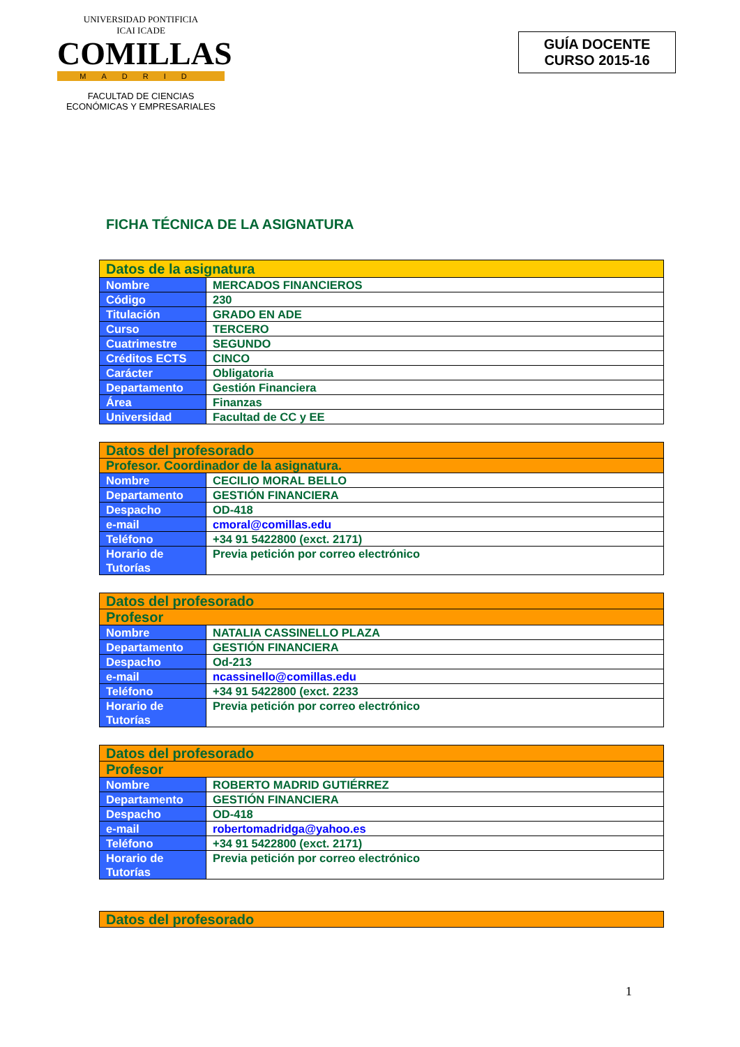UNIVERSIDAD PONTIFICIA
ICAI ICADE
COMILLAS
MADRID
FACULTAD DE CIENCIAS
ECONÓMICAS Y EMPRESARIALES
GUÍA DOCENTE
CURSO 2015-16
FICHA TÉCNICA DE LA ASIGNATURA
| Datos de la asignatura | |
| --- | --- |
| Nombre | MERCADOS FINANCIEROS |
| Código | 230 |
| Titulación | GRADO EN ADE |
| Curso | TERCERO |
| Cuatrimestre | SEGUNDO |
| Créditos ECTS | CINCO |
| Carácter | Obligatoria |
| Departamento | Gestión Financiera |
| Área | Finanzas |
| Universidad | Facultad de CC y EE |
| Datos del profesorado | |
| --- | --- |
| Profesor. Coordinador de la asignatura. | |
| Nombre | CECILIO MORAL BELLO |
| Departamento | GESTIÓN FINANCIERA |
| Despacho | OD-418 |
| e-mail | cmoral@comillas.edu |
| Teléfono | +34 91 5422800 (exct. 2171) |
| Horario de Tutorías | Previa petición por correo electrónico |
| Datos del profesorado | |
| --- | --- |
| Profesor | |
| Nombre | NATALIA CASSINELLO PLAZA |
| Departamento | GESTIÓN FINANCIERA |
| Despacho | Od-213 |
| e-mail | ncassinello@comillas.edu |
| Teléfono | +34 91 5422800 (exct. 2233 |
| Horario de Tutorías | Previa petición por correo electrónico |
| Datos del profesorado | |
| --- | --- |
| Profesor | |
| Nombre | ROBERTO MADRID GUTIÉRREZ |
| Departamento | GESTIÓN FINANCIERA |
| Despacho | OD-418 |
| e-mail | robertomadridga@yahoo.es |
| Teléfono | +34 91 5422800 (exct. 2171) |
| Horario de Tutorías | Previa petición por correo electrónico |
| Datos del profesorado |
| --- |
1